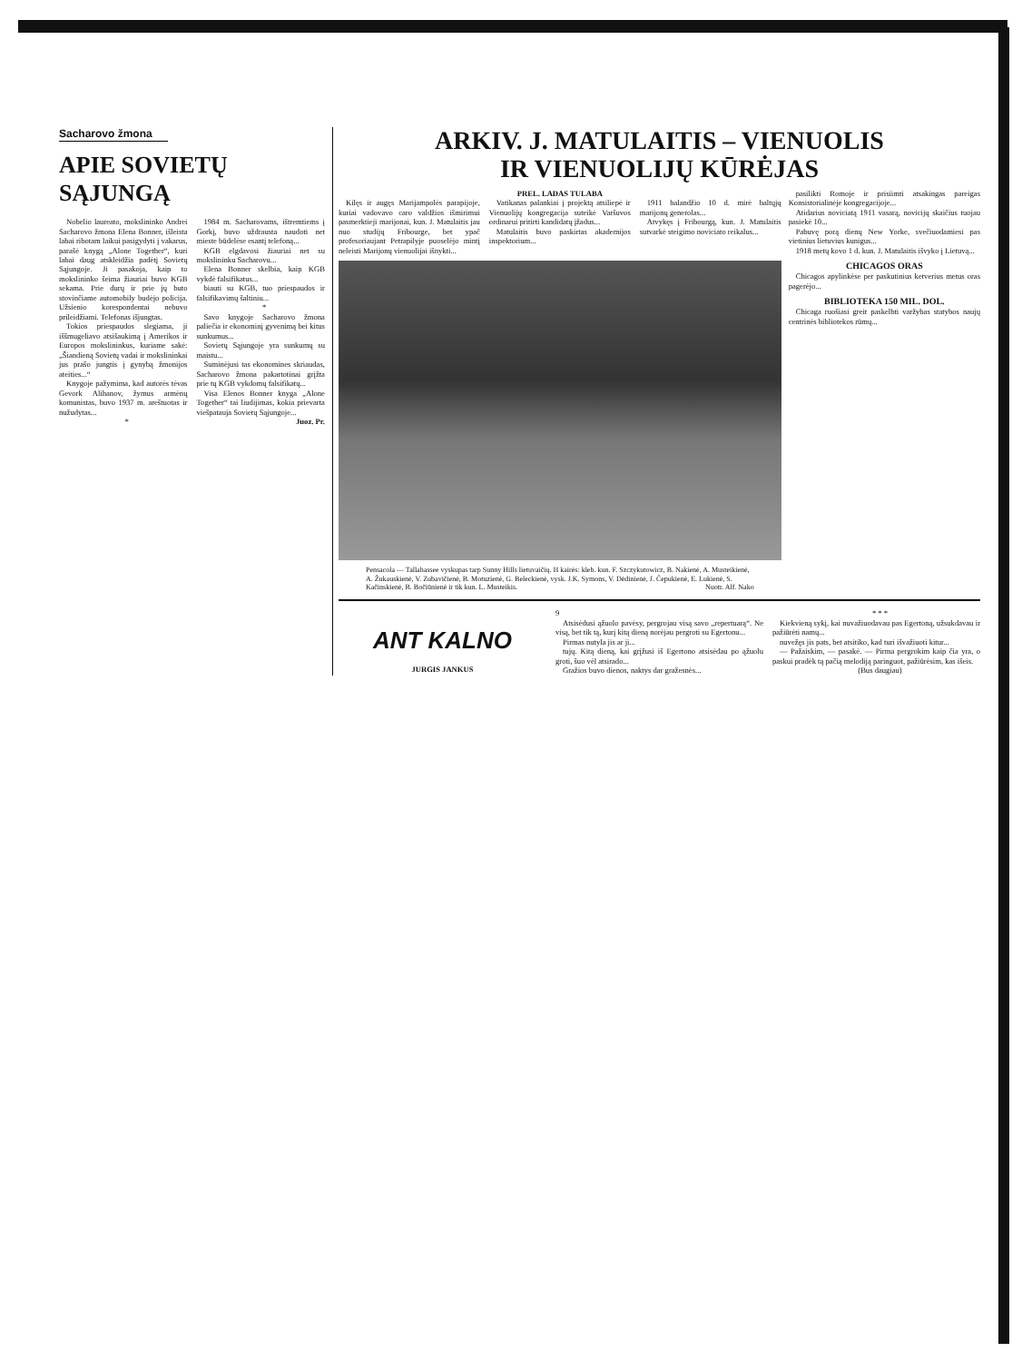Sacharovo žmona
APIE SOVIETŲ SĄJUNGĄ
Nobelio laureato, mokslininko Andrei Sacharovo žmona Elena Bonner, išleista labai ribotam laikui pasigydyti į vakarus, parašė knygą „Alone Together“, kuri labai daug atskleidžia padėtį Sovietų Sąjungoje. Ji pasakoja, kaip to mokslininko šeima žiauriai buvo KGB sekama. Prie durų ir prie jų buto stovinčiame automobily budėjo policija. Užsienio korespondentai nebuvo prileidžiami. Telefonas išjungtas.
Tokios priespaudos slegiama, ji iššmugeliavo atsišaukimą į Amerikos ir Europos mokslininkus, kuriame sakė: „Šiandieną Sovietų vadai ir mokslininkai jus prašo jungtis į gynybą žmonijos ateities...“
Knygoje pažymima, kad autorės tėvas Gevork Alihanov, žymus armėnų komunistas, buvo 1937 m. areštuotas ir nužudytas...
*
1984 m. Sacharovams, ištremtiems į Gorkį, buvo uždrausta naudoti net mieste būdelėse esantį telefoną...
KGB elgdavosi žiauriai net su mokslininku Sacharovu...
Elena Bonner skelbia, kaip KGB vykdė falsifikatus...
biauti su KGB, tuo priespaudos ir falsifikavimų šaltiniu...
*
Savo knygoje Sacharovo žmona paliečia ir ekonominį gyvenimą bei kitus sunkumus...
Sovietų Sąjungoje yra sunkumų su maistu...
Suminėjusi tas ekonomines skriaudas, Sacharovo žmona pakartotinai grįžta prie tų KGB vykdomų falsifikatų...
Visa Elenos Bonner knyga „Alone Together“ tai liudijimas, kokia prievarta viešpatauja Sovietų Sąjungoje...
Juoz. Pr.
ARKIV. J. MATULAITIS – VIENUOLIS
IR VIENUOLIJŲ KŪRĖJAS
PREL. LADAS TULABA
Kilęs ir augęs Marijampolės parapijoje, kuriai vadovavo caro valdžios išmirimui pasmerktieji marijonai, kun. J. Matulaitis jau nuo studijų Fribourge, bet ypač profesoriaujant Petrapilyje puoselėjo mintį neleisti Marijonų vienuolijai išnykti...
Vatikanas palankiai į projektą atsiliepė ir Vienuolijų kongregacija suteikė Varšuvos ordinarui pritirti kandidatų įžadus...
Matulaitis buvo paskirtas akademijos inspektorium...
1911 balandžio 10 d. mirė baltųjų marijonų generolas...
Atvykęs į Fribourgą, kun. J. Matulaitis sutvarkė steigimo noviciato reikalus...
Pensacola — Tallahassee vyskupas tarp Sunny Hills lietuvaičių. Iš kairės: kleb. kun. F. Szczykutowicz, B. Nakienė, A. Musteikienė, A. Žukauskienė, V. Zubavičienė, B. Motuzienė, G. Beleckienė, vysk. J.K. Symons, V. Dėdinienė, J. Čepukienė, E. Lukienė, S. Kačinskienė, B. Bočiūnienė ir tik kun. L. Musteikis. Nuotr. Alf. Nako
pasilikti Romoje ir prisiimti atsakingas pareigas Konsistorialinėje kongregacijoje...
Atidarius noviciatą 1911 vasarą, novicijų skaičius tuojau pasiekė 10...
Pabuvę porą dienų New Yorke, svečiuodamiesi pas vietinius lietuvius kunigus...
1918 metų kovo 1 d. kun. J. Matulaitis išvyko į Lietuvą...
CHICAGOS ORAS
Chicagos apylinkėse per paskutinius ketverius metus oras pagerėjo...
BIBLIOTEKA 150 MIL. DOL.
Chicaga ruošiasi greit paskelbti varžybas statybos naujų centrinės bibliotekos rūmų...
ANT KALNO
JURGIS JANKUS
9
Atsisėdusi ąžuolo pavėsy, pergrojau visą savo „repertuarą“. Ne visą, bet tik tą, kurį kitą dieną norėjau pergroti su Egertonu...
Pirmas nutyla jis ar ji...
tujų. Kitą dieną, kai grįžusi iš Egertono atsisėdau po ąžuolu groti, šuo vėl atsirado...
Gražios buvo dienos, naktys dar gražesnės...
* * *
Kiekvieną sykį, kai nuvažiuodavau pas Egertoną, užsukdavau ir pažiūrėti namų...
nuvežęs jis pats, bet atsitiko, kad turi išvažiuoti kitur...
— Pažaiskim, — pasakė. — Pirma pergrokim kaip čia yra, o paskui pradėk tą pačią melodiją paringuot, pažiūrėsim, kas išeis.
(Bus daugiau)